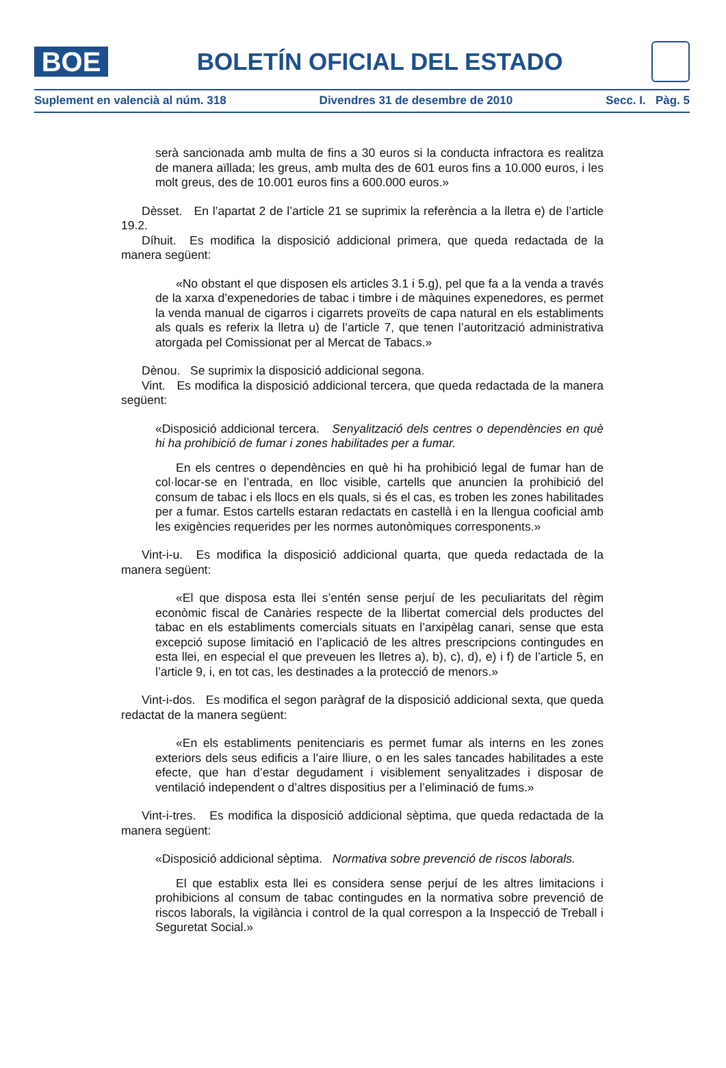BOE
BOLETÍN OFICIAL DEL ESTADO
Suplement en valencià al núm. 318 Divendres 31 de desembre de 2010 Secc. I. Pàg. 5
serà sancionada amb multa de fins a 30 euros si la conducta infractora es realitza de manera aïllada; les greus, amb multa des de 601 euros fins a 10.000 euros, i les molt greus, des de 10.001 euros fins a 600.000 euros.»
Dèsset. En l’apartat 2 de l’article 21 se suprimix la referència a la lletra e) de l’article 19.2.
Díhuit. Es modifica la disposició addicional primera, que queda redactada de la manera següent:
«No obstant el que disposen els articles 3.1 i 5.g), pel que fa a la venda a través de la xarxa d’expenedories de tabac i timbre i de màquines expenedores, es permet la venda manual de cigarros i cigarrets proveïts de capa natural en els establiments als quals es referix la lletra u) de l’article 7, que tenen l’autorització administrativa atorgada pel Comissionat per al Mercat de Tabacs.»
Dènou. Se suprimix la disposició addicional segona.
Vint. Es modifica la disposició addicional tercera, que queda redactada de la manera següent:
«Disposició addicional tercera. Senyalització dels centres o dependències en què hi ha prohibició de fumar i zones habilitades per a fumar.
En els centres o dependències en què hi ha prohibició legal de fumar han de col·locar-se en l’entrada, en lloc visible, cartells que anuncien la prohibició del consum de tabac i els llocs en els quals, si és el cas, es troben les zones habilitades per a fumar. Estos cartells estaran redactats en castellà i en la llengua cooficial amb les exigències requerides per les normes autonòmiques corresponents.»
Vint-i-u. Es modifica la disposició addicional quarta, que queda redactada de la manera següent:
«El que disposa esta llei s’entén sense perjuí de les peculiaritats del règim econòmic fiscal de Canàries respecte de la llibertat comercial dels productes del tabac en els establiments comercials situats en l’arxipèlag canari, sense que esta excepció supose limitació en l’aplicació de les altres prescripcions contingudes en esta llei, en especial el que preveuen les lletres a), b), c), d), e) i f) de l’article 5, en l’article 9, i, en tot cas, les destinades a la protecció de menors.»
Vint-i-dos. Es modifica el segon paràgraf de la disposició addicional sexta, que queda redactat de la manera següent:
«En els establiments penitenciaris es permet fumar als interns en les zones exteriors dels seus edificis a l’aire lliure, o en les sales tancades habilitades a este efecte, que han d’estar degudament i visiblement senyalitzades i disposar de ventilació independent o d’altres dispositius per a l’eliminació de fums.»
Vint-i-tres. Es modifica la disposició addicional sèptima, que queda redactada de la manera següent:
«Disposició addicional sèptima. Normativa sobre prevenció de riscos laborals.
El que establix esta llei es considera sense perjuí de les altres limitacions i prohibicions al consum de tabac contingudes en la normativa sobre prevenció de riscos laborals, la vigilància i control de la qual correspon a la Inspecció de Treball i Seguretat Social.»